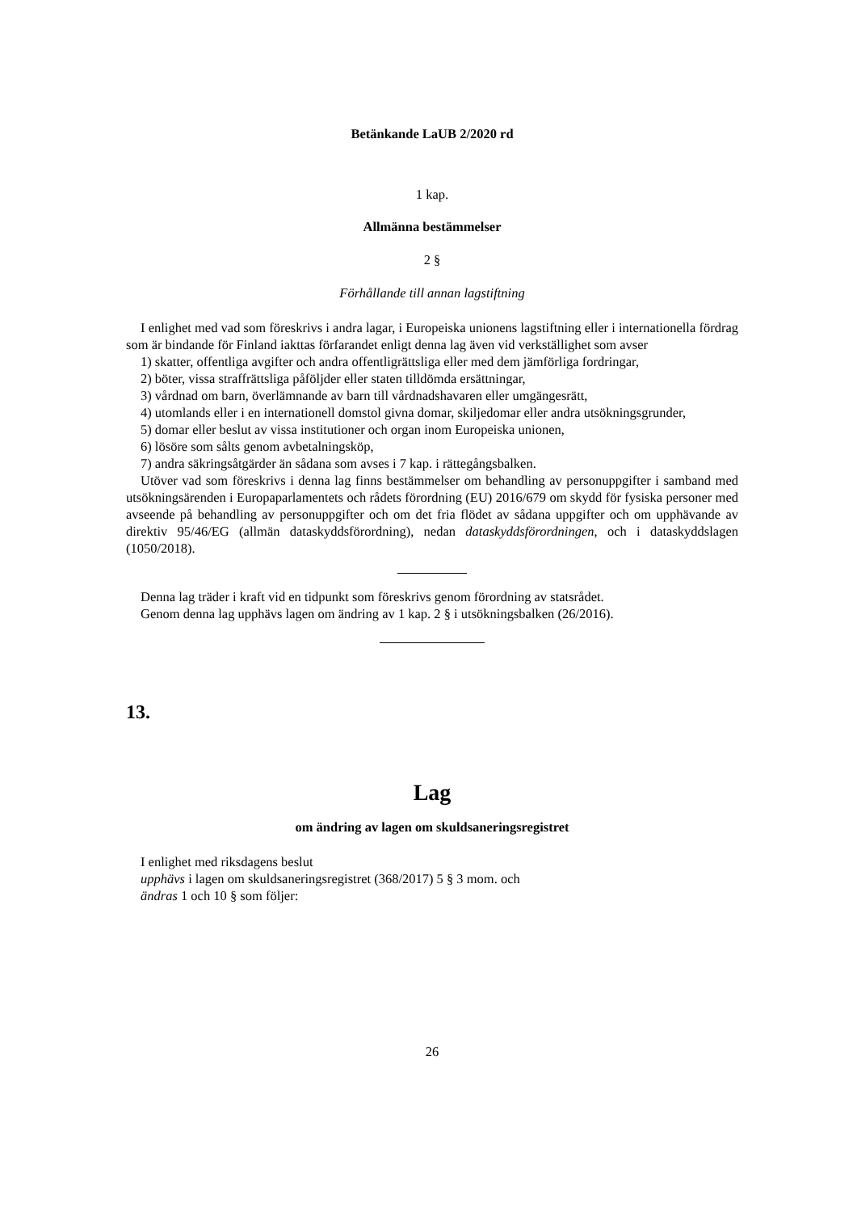Betänkande LaUB 2/2020 rd
1 kap.
Allmänna bestämmelser
2 §
Förhållande till annan lagstiftning
I enlighet med vad som föreskrivs i andra lagar, i Europeiska unionens lagstiftning eller i internationella fördrag som är bindande för Finland iakttas förfarandet enligt denna lag även vid verkställighet som avser
1) skatter, offentliga avgifter och andra offentligrättsliga eller med dem jämförliga fordringar,
2) böter, vissa straffrättsliga påföljder eller staten tilldömda ersättningar,
3) vårdnad om barn, överlämnande av barn till vårdnadshavaren eller umgängesrätt,
4) utomlands eller i en internationell domstol givna domar, skiljedomar eller andra utsökningsgrunder,
5) domar eller beslut av vissa institutioner och organ inom Europeiska unionen,
6) lösöre som sålts genom avbetalningsköp,
7) andra säkringsåtgärder än sådana som avses i 7 kap. i rättegångsbalken.
Utöver vad som föreskrivs i denna lag finns bestämmelser om behandling av personuppgifter i samband med utsökningsärenden i Europaparlamentets och rådets förordning (EU) 2016/679 om skydd för fysiska personer med avseende på behandling av personuppgifter och om det fria flödet av sådana uppgifter och om upphävande av direktiv 95/46/EG (allmän dataskyddsförordning), nedan dataskyddsförordningen, och i dataskyddslagen (1050/2018).
Denna lag träder i kraft vid en tidpunkt som föreskrivs genom förordning av statsrådet.
Genom denna lag upphävs lagen om ändring av 1 kap. 2 § i utsökningsbalken (26/2016).
13.
Lag
om ändring av lagen om skuldsaneringsregistret
I enlighet med riksdagens beslut
upphävs i lagen om skuldsaneringsregistret (368/2017) 5 § 3 mom. och
ändras 1 och 10 § som följer:
26